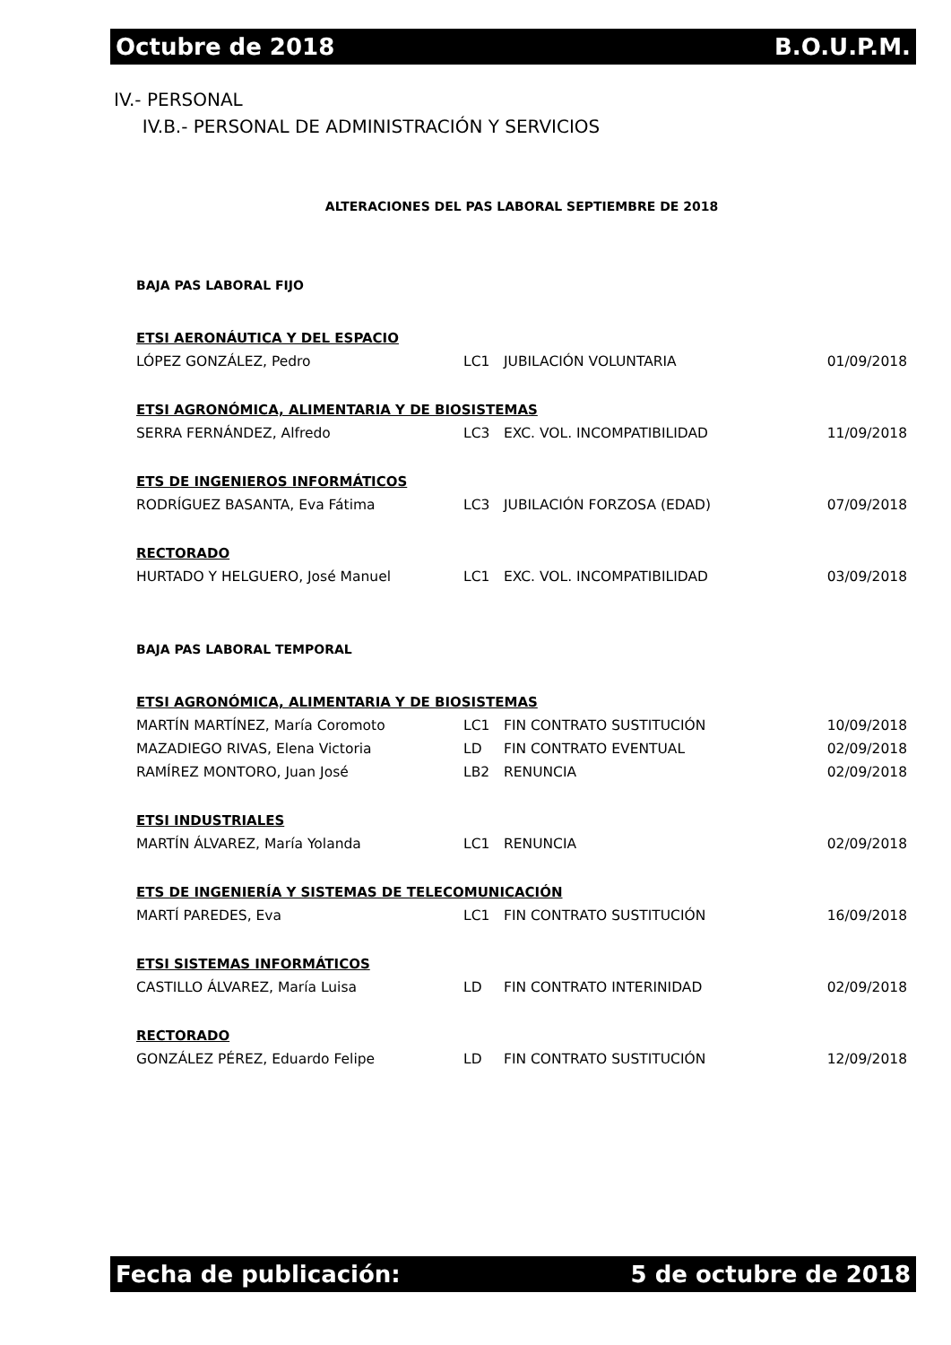Octubre de 2018 B.O.U.P.M.
IV.- PERSONAL
IV.B.- PERSONAL DE ADMINISTRACIÓN Y SERVICIOS
ALTERACIONES DEL PAS LABORAL SEPTIEMBRE DE 2018
BAJA PAS LABORAL FIJO
| ETSI AERONÁUTICA Y DEL ESPACIO | | | |
| LÓPEZ GONZÁLEZ, Pedro | LC1 | JUBILACIÓN VOLUNTARIA | 01/09/2018 |
| ETSI AGRONÓMICA, ALIMENTARIA Y DE BIOSISTEMAS | | | |
| SERRA FERNÁNDEZ, Alfredo | LC3 | EXC. VOL. INCOMPATIBILIDAD | 11/09/2018 |
| ETS DE INGENIEROS INFORMÁTICOS | | | |
| RODRÍGUEZ BASANTA, Eva Fátima | LC3 | JUBILACIÓN FORZOSA (EDAD) | 07/09/2018 |
| RECTORADO | | | |
| HURTADO Y HELGUERO, José Manuel | LC1 | EXC. VOL. INCOMPATIBILIDAD | 03/09/2018 |
BAJA PAS LABORAL TEMPORAL
| ETSI AGRONÓMICA, ALIMENTARIA Y DE BIOSISTEMAS | | | |
| MARTÍN MARTÍNEZ, María Coromoto | LC1 | FIN CONTRATO SUSTITUCIÓN | 10/09/2018 |
| MAZADIEGO RIVAS, Elena Victoria | LD | FIN CONTRATO EVENTUAL | 02/09/2018 |
| RAMÍREZ MONTORO, Juan José | LB2 | RENUNCIA | 02/09/2018 |
| ETSI INDUSTRIALES | | | |
| MARTÍN ÁLVAREZ, María Yolanda | LC1 | RENUNCIA | 02/09/2018 |
| ETS DE INGENIERÍA Y SISTEMAS DE TELECOMUNICACIÓN | | | |
| MARTÍ PAREDES, Eva | LC1 | FIN CONTRATO SUSTITUCIÓN | 16/09/2018 |
| ETSI SISTEMAS INFORMÁTICOS | | | |
| CASTILLO ÁLVAREZ, María Luisa | LD | FIN CONTRATO INTERINIDAD | 02/09/2018 |
| RECTORADO | | | |
| GONZÁLEZ PÉREZ, Eduardo Felipe | LD | FIN CONTRATO SUSTITUCIÓN | 12/09/2018 |
Fecha de publicación: 5 de octubre de 2018